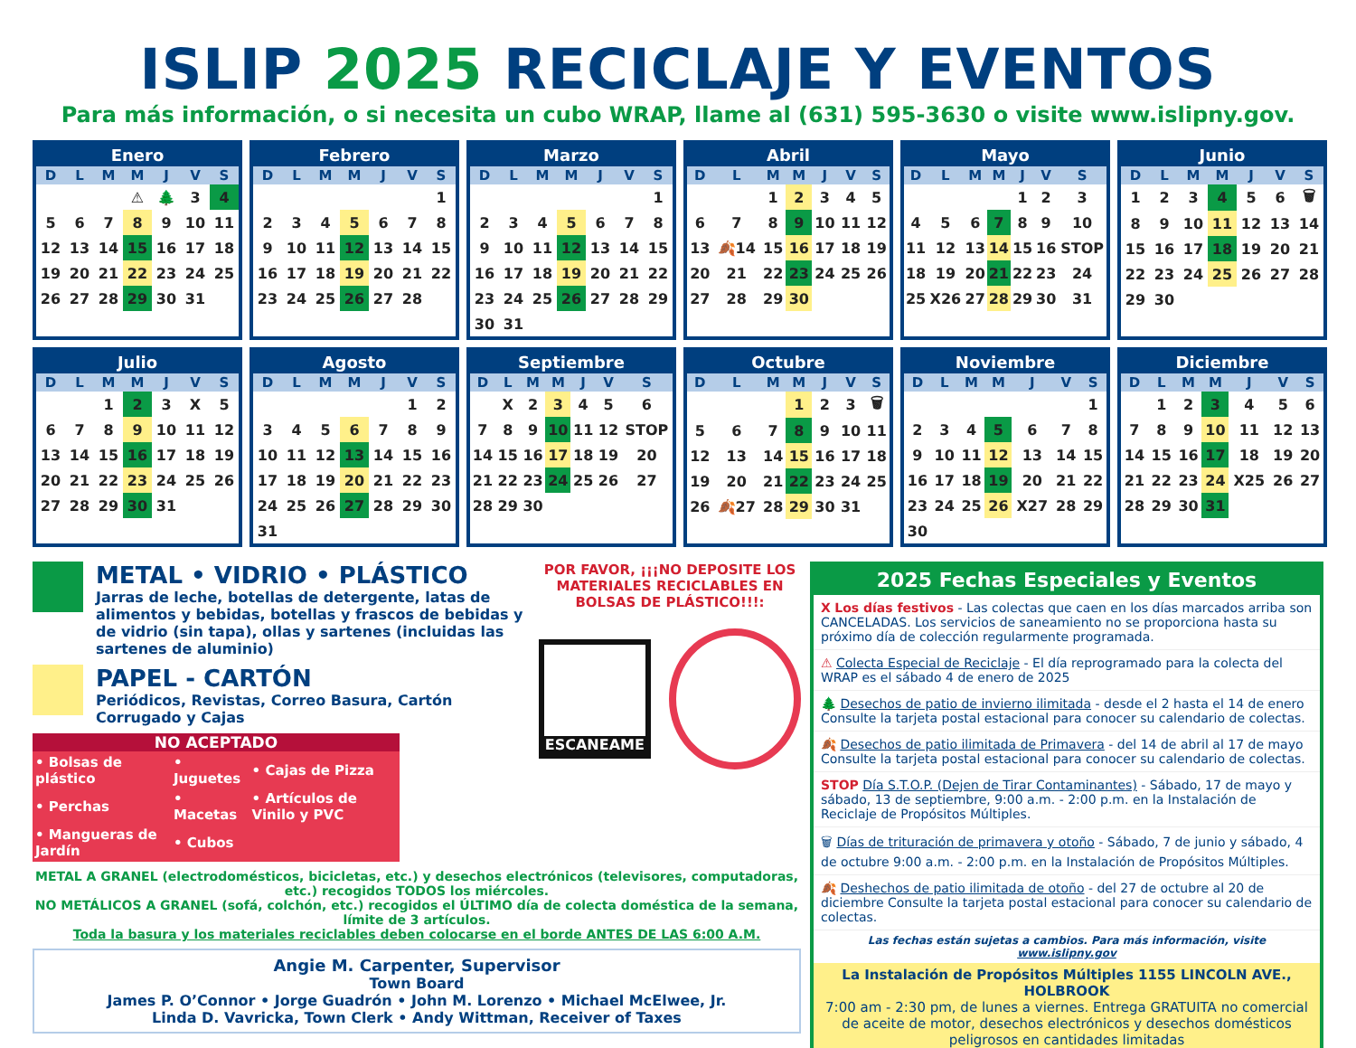ISLIP 2025 RECICLAJE Y EVENTOS
Para más información, o si necesita un cubo WRAP, llame al (631) 595-3630 o visite www.islipny.gov.
| Enero | | | | | | |
| --- | --- | --- | --- | --- | --- | --- |
| D | L | M | M | J | V | S |
| | | | ⚠ | 🌲 | 3 | 4 |
| 5 | 6 | 7 | 8 | 9 | 10 | 11 |
| 12 | 13 | 14 | 15 | 16 | 17 | 18 |
| 19 | 20 | 21 | 22 | 23 | 24 | 25 |
| 26 | 27 | 28 | 29 | 30 | 31 | |
| Febrero | | | | | | |
| --- | --- | --- | --- | --- | --- | --- |
| D | L | M | M | J | V | S |
| | | | | | | 1 |
| 2 | 3 | 4 | 5 | 6 | 7 | 8 |
| 9 | 10 | 11 | 12 | 13 | 14 | 15 |
| 16 | 17 | 18 | 19 | 20 | 21 | 22 |
| 23 | 24 | 25 | 26 | 27 | 28 | |
| Marzo | | | | | | |
| --- | --- | --- | --- | --- | --- | --- |
| D | L | M | M | J | V | S |
| | | | | | | 1 |
| 2 | 3 | 4 | 5 | 6 | 7 | 8 |
| 9 | 10 | 11 | 12 | 13 | 14 | 15 |
| 16 | 17 | 18 | 19 | 20 | 21 | 22 |
| 23 | 24 | 25 | 26 | 27 | 28 | 29 |
| 30 | 31 | | | | | |
| Abril | | | | | | |
| --- | --- | --- | --- | --- | --- | --- |
| D | L | M | M | J | V | S |
| | | 1 | 2 | 3 | 4 | 5 |
| 6 | 7 | 8 | 9 | 10 | 11 | 12 |
| 13 | 🍂14 | 15 | 16 | 17 | 18 | 19 |
| 20 | 21 | 22 | 23 | 24 | 25 | 26 |
| 27 | 28 | 29 | 30 | | | |
| Mayo | | | | | | |
| --- | --- | --- | --- | --- | --- | --- |
| D | L | M | M | J | V | S |
| | | | | 1 | 2 | 3 |
| 4 | 5 | 6 | 7 | 8 | 9 | 10 |
| 11 | 12 | 13 | 14 | 15 | 16 | STOP |
| 18 | 19 | 20 | 21 | 22 | 23 | 24 |
| 25 | X26 | 27 | 28 | 29 | 30 | 31 |
| Junio | | | | | | |
| --- | --- | --- | --- | --- | --- | --- |
| D | L | M | M | J | V | S |
| 1 | 2 | 3 | 4 | 5 | 6 | 🗑 |
| 8 | 9 | 10 | 11 | 12 | 13 | 14 |
| 15 | 16 | 17 | 18 | 19 | 20 | 21 |
| 22 | 23 | 24 | 25 | 26 | 27 | 28 |
| 29 | 30 | | | | | |
| Julio | | | | | | |
| --- | --- | --- | --- | --- | --- | --- |
| D | L | M | M | J | V | S |
| | | 1 | 2 | 3 | X | 5 |
| 6 | 7 | 8 | 9 | 10 | 11 | 12 |
| 13 | 14 | 15 | 16 | 17 | 18 | 19 |
| 20 | 21 | 22 | 23 | 24 | 25 | 26 |
| 27 | 28 | 29 | 30 | 31 | | |
| Agosto | | | | | | |
| --- | --- | --- | --- | --- | --- | --- |
| D | L | M | M | J | V | S |
| | | | | | 1 | 2 |
| 3 | 4 | 5 | 6 | 7 | 8 | 9 |
| 10 | 11 | 12 | 13 | 14 | 15 | 16 |
| 17 | 18 | 19 | 20 | 21 | 22 | 23 |
| 24 | 25 | 26 | 27 | 28 | 29 | 30 |
| 31 | | | | | | |
| Septiembre | | | | | | |
| --- | --- | --- | --- | --- | --- | --- |
| D | L | M | M | J | V | S |
| | X | 2 | 3 | 4 | 5 | 6 |
| 7 | 8 | 9 | 10 | 11 | 12 | STOP |
| 14 | 15 | 16 | 17 | 18 | 19 | 20 |
| 21 | 22 | 23 | 24 | 25 | 26 | 27 |
| 28 | 29 | 30 | | | | |
| Octubre | | | | | | |
| --- | --- | --- | --- | --- | --- | --- |
| D | L | M | M | J | V | S |
| | | | 1 | 2 | 3 | 🗑 |
| 5 | 6 | 7 | 8 | 9 | 10 | 11 |
| 12 | 13 | 14 | 15 | 16 | 17 | 18 |
| 19 | 20 | 21 | 22 | 23 | 24 | 25 |
| 26 | 🍂27 | 28 | 29 | 30 | 31 | |
| Noviembre | | | | | | |
| --- | --- | --- | --- | --- | --- | --- |
| D | L | M | M | J | V | S |
| | | | | | | 1 |
| 2 | 3 | 4 | 5 | 6 | 7 | 8 |
| 9 | 10 | 11 | 12 | 13 | 14 | 15 |
| 16 | 17 | 18 | 19 | 20 | 21 | 22 |
| 23 | 24 | 25 | 26 | X27 | 28 | 29 |
| 30 | | | | | | |
| Diciembre | | | | | | |
| --- | --- | --- | --- | --- | --- | --- |
| D | L | M | M | J | V | S |
| | 1 | 2 | 3 | 4 | 5 | 6 |
| 7 | 8 | 9 | 10 | 11 | 12 | 13 |
| 14 | 15 | 16 | 17 | 18 | 19 | 20 |
| 21 | 22 | 23 | 24 | X25 | 26 | 27 |
| 28 | 29 | 30 | 31 | | | |
METAL • VIDRIO • PLÁSTICO
Jarras de leche, botellas de detergente, latas de alimentos y bebidas, botellas y frascos de bebidas y de vidrio (sin tapa), ollas y sartenes (incluidas las sartenes de aluminio)
PAPEL - CARTÓN
Periódicos, Revistas, Correo Basura, Cartón Corrugado y Cajas
NO ACEPTADO
| • Bolsas de plástico | • Juguetes | • Cajas de Pizza |
| • Perchas | • Macetas | • Artículos de Vinilo y PVC |
| • Mangueras de Jardín | • Cubos | |
POR FAVOR, ¡¡¡NO DEPOSITE LOS MATERIALES RECICLABLES EN BOLSAS DE PLÁSTICO!!!:
ESCANEAME
METAL A GRANEL (electrodomésticos, bicicletas, etc.) y desechos electrónicos (televisores, computadoras, etc.) recogidos TODOS los miércoles.
NO METÁLICOS A GRANEL (sofá, colchón, etc.) recogidos el ÚLTIMO día de colecta doméstica de la semana, límite de 3 artículos.
Toda la basura y los materiales reciclables deben colocarse en el borde ANTES DE LAS 6:00 A.M.
Angie M. Carpenter, Supervisor
Town Board
James P. O’Connor • Jorge Guadrón • John M. Lorenzo • Michael McElwee, Jr.
Linda D. Vavricka, Town Clerk • Andy Wittman, Receiver of Taxes
2025 Fechas Especiales y Eventos
X Los días festivos - Las colectas que caen en los días marcados arriba son CANCELADAS. Los servicios de saneamiento no se proporciona hasta su próximo día de colección regularmente programada.
⚠ Colecta Especial de Reciclaje - El día reprogramado para la colecta del WRAP es el sábado 4 de enero de 2025
🌲 Desechos de patio de invierno ilimitada - desde el 2 hasta el 14 de enero Consulte la tarjeta postal estacional para conocer su calendario de colectas.
🍂 Desechos de patio ilimitada de Primavera - del 14 de abril al 17 de mayo Consulte la tarjeta postal estacional para conocer su calendario de colectas.
STOP Día S.T.O.P. (Dejen de Tirar Contaminantes) - Sábado, 17 de mayo y sábado, 13 de septiembre, 9:00 a.m. - 2:00 p.m. en la Instalación de Reciclaje de Propósitos Múltiples.
🗑 Días de trituración de primavera y otoño - Sábado, 7 de junio y sábado, 4 de octubre 9:00 a.m. - 2:00 p.m. en la Instalación de Propósitos Múltiples.
🍂 Deshechos de patio ilimitada de otoño - del 27 de octubre al 20 de diciembre Consulte la tarjeta postal estacional para conocer su calendario de colectas.
Las fechas están sujetas a cambios. Para más información, visite www.islipny.gov
La Instalación de Propósitos Múltiples 1155 LINCOLN AVE., HOLBROOK
7:00 am - 2:30 pm, de lunes a viernes. Entrega GRATUITA no comercial de aceite de motor, desechos electrónicos y desechos domésticos peligrosos en cantidades limitadas